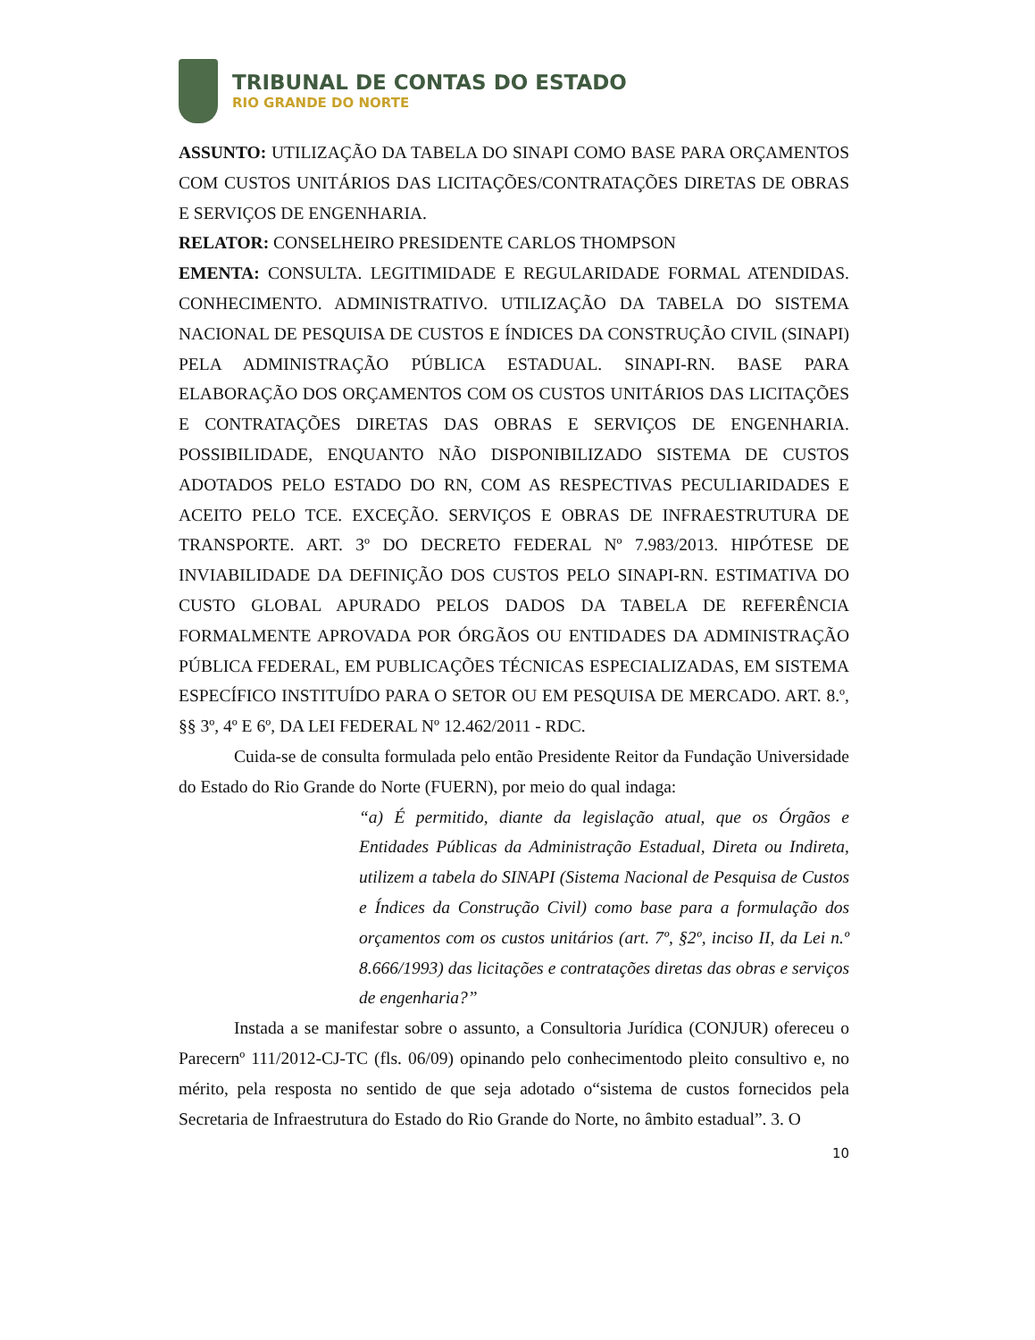TRIBUNAL DE CONTAS DO ESTADO
RIO GRANDE DO NORTE
ASSUNTO: UTILIZAÇÃO DA TABELA DO SINAPI COMO BASE PARA ORÇAMENTOS COM CUSTOS UNITÁRIOS DAS LICITAÇÕES/CONTRATAÇÕES DIRETAS DE OBRAS E SERVIÇOS DE ENGENHARIA.
RELATOR: CONSELHEIRO PRESIDENTE CARLOS THOMPSON
EMENTA: CONSULTA. LEGITIMIDADE E REGULARIDADE FORMAL ATENDIDAS. CONHECIMENTO. ADMINISTRATIVO. UTILIZAÇÃO DA TABELA DO SISTEMA NACIONAL DE PESQUISA DE CUSTOS E ÍNDICES DA CONSTRUÇÃO CIVIL (SINAPI) PELA ADMINISTRAÇÃO PÚBLICA ESTADUAL. SINAPI-RN. BASE PARA ELABORAÇÃO DOS ORÇAMENTOS COM OS CUSTOS UNITÁRIOS DAS LICITAÇÕES E CONTRATAÇÕES DIRETAS DAS OBRAS E SERVIÇOS DE ENGENHARIA. POSSIBILIDADE, ENQUANTO NÃO DISPONIBILIZADO SISTEMA DE CUSTOS ADOTADOS PELO ESTADO DO RN, COM AS RESPECTIVAS PECULIARIDADES E ACEITO PELO TCE. EXCEÇÃO. SERVIÇOS E OBRAS DE INFRAESTRUTURA DE TRANSPORTE. ART. 3º DO DECRETO FEDERAL Nº 7.983/2013. HIPÓTESE DE INVIABILIDADE DA DEFINIÇÃO DOS CUSTOS PELO SINAPI-RN. ESTIMATIVA DO CUSTO GLOBAL APURADO PELOS DADOS DA TABELA DE REFERÊNCIA FORMALMENTE APROVADA POR ÓRGÃOS OU ENTIDADES DA ADMINISTRAÇÃO PÚBLICA FEDERAL, EM PUBLICAÇÕES TÉCNICAS ESPECIALIZADAS, EM SISTEMA ESPECÍFICO INSTITUÍDO PARA O SETOR OU EM PESQUISA DE MERCADO. ART. 8.º, §§ 3º, 4º E 6º, DA LEI FEDERAL Nº 12.462/2011 - RDC.
Cuida-se de consulta formulada pelo então Presidente Reitor da Fundação Universidade do Estado do Rio Grande do Norte (FUERN), por meio do qual indaga:
“a) É permitido, diante da legislação atual, que os Órgãos e Entidades Públicas da Administração Estadual, Direta ou Indireta, utilizem a tabela do SINAPI (Sistema Nacional de Pesquisa de Custos e Índices da Construção Civil) como base para a formulação dos orçamentos com os custos unitários (art. 7º, §2º, inciso II, da Lei n.º 8.666/1993) das licitações e contratações diretas das obras e serviços de engenharia?”
Instada a se manifestar sobre o assunto, a Consultoria Jurídica (CONJUR) ofereceu o Parecernº 111/2012-CJ-TC (fls. 06/09) opinando pelo conhecimentodo pleito consultivo e, no mérito, pela resposta no sentido de que seja adotado o“sistema de custos fornecidos pela Secretaria de Infraestrutura do Estado do Rio Grande do Norte, no âmbito estadual”. 3. O
10